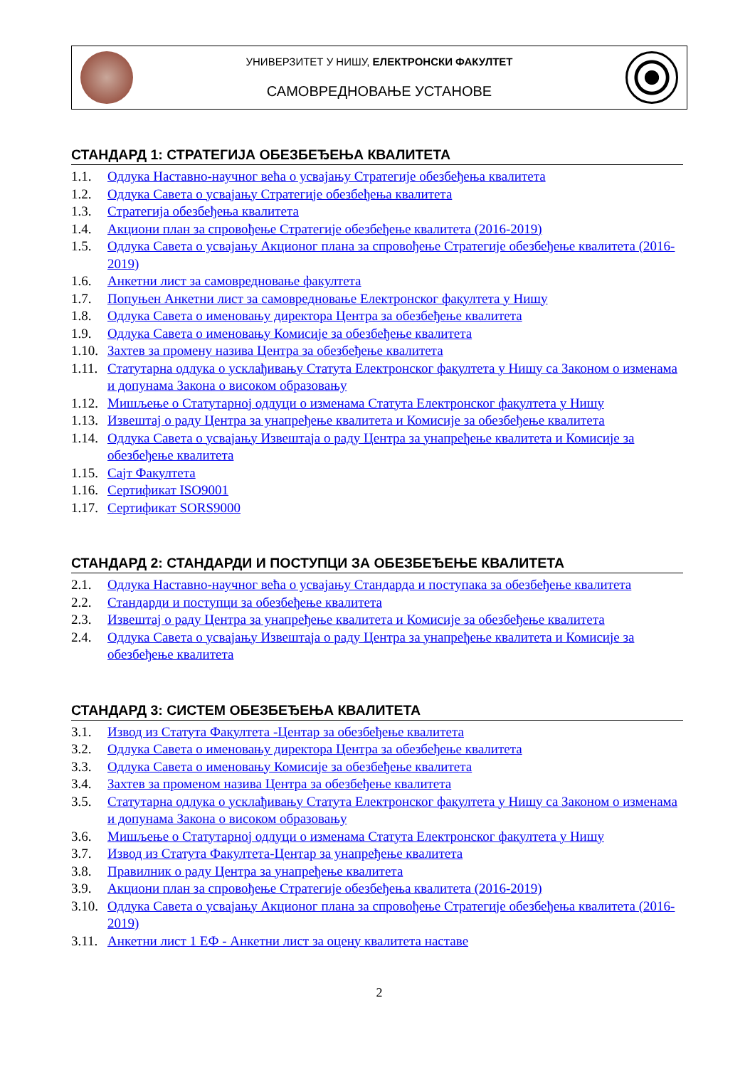УНИВЕРЗИТЕТ У НИШУ, ЕЛЕКТРОНСКИ ФАКУЛТЕТ
САМОВРЕДНОВАЊЕ УСТАНОВЕ
СТАНДАРД 1: СТРАТЕГИЈА ОБЕЗБЕЂЕЊА КВАЛИТЕТА
1.1. Одлука Наставно-научног већа о усвајању Стратегије обезбеђења квалитета
1.2. Одлука Савета о усвајању Стратегије обезбеђења квалитета
1.3. Стратегија обезбеђења квалитета
1.4. Акциони план за спровођење Стратегије обезбеђење квалитета (2016-2019)
1.5. Одлука Савета о усвајању Акционог плана за спровођење Стратегије обезбеђење квалитета (2016-2019)
1.6. Анкетни лист за самовредновање факултета
1.7. Попуњен Анкетни лист за самовредновање Електронског факултета у Нишу
1.8. Одлука Савета о именовању директора Центра за обезбеђење квалитета
1.9. Одлука Савета о именовању Комисије за обезбеђење квалитета
1.10. Захтев за промену назива Центра за обезбеђење квалитета
1.11. Статутарна одлука о усклађивању Статута Електронског факултета у Нишу са Законом о изменама и допунама Закона о високом образовању
1.12. Мишљење о Статутарној одлуци о изменама Статута Електронског факултета у Нишу
1.13. Извештај о раду Центра за унапређење квалитета и Комисије за обезбеђење квалитета
1.14. Одлука Савета о усвајању Извештаја о раду Центра за унапређење квалитета и Комисије за обезбеђење квалитета
1.15. Сајт Факултета
1.16. Сертификат ISO9001
1.17. Сертификат SORS9000
СТАНДАРД 2: СТАНДАРДИ И ПОСТУПЦИ ЗА ОБЕЗБЕЂЕЊЕ КВАЛИТЕТА
2.1. Одлука Наставно-научног већа о усвајању Стандарда и поступака за обезбеђење квалитета
2.2. Стандарди и поступци за обезбеђење квалитета
2.3. Извештај о раду Центра за унапређење квалитета и Комисије за обезбеђење квалитета
2.4. Одлука Савета о усвајању Извештаја о раду Центра за унапређење квалитета и Комисије за обезбеђење квалитета
СТАНДАРД 3: СИСТЕМ ОБЕЗБЕЂЕЊА КВАЛИТЕТА
3.1. Извод из Статута Факултета -Центар за обезбеђење квалитета
3.2. Одлука Савета о именовању директора Центра за обезбеђење квалитета
3.3. Одлука Савета о именовању Комисије за обезбеђење квалитета
3.4. Захтев за променом назива Центра за обезбеђење квалитета
3.5. Статутарна одлука о усклађивању Статута Електронског факултета у Нишу са Законом о изменама и допунама Закона о високом образовању
3.6. Мишљење о Статутарној одлуци о изменама Статута Електронског факултета у Нишу
3.7. Извод из Статута Факултета-Центар за унапређење квалитета
3.8. Правилник о раду Центра за унапређење квалитета
3.9. Акциони план за спровођење Стратегије обезбеђења квалитета (2016-2019)
3.10. Одлука Савета о усвајању Акционог плана за спровођење Стратегије обезбеђења квалитета (2016-2019)
3.11. Анкетни лист 1 ЕФ - Анкетни лист за оцену квалитета наставе
2